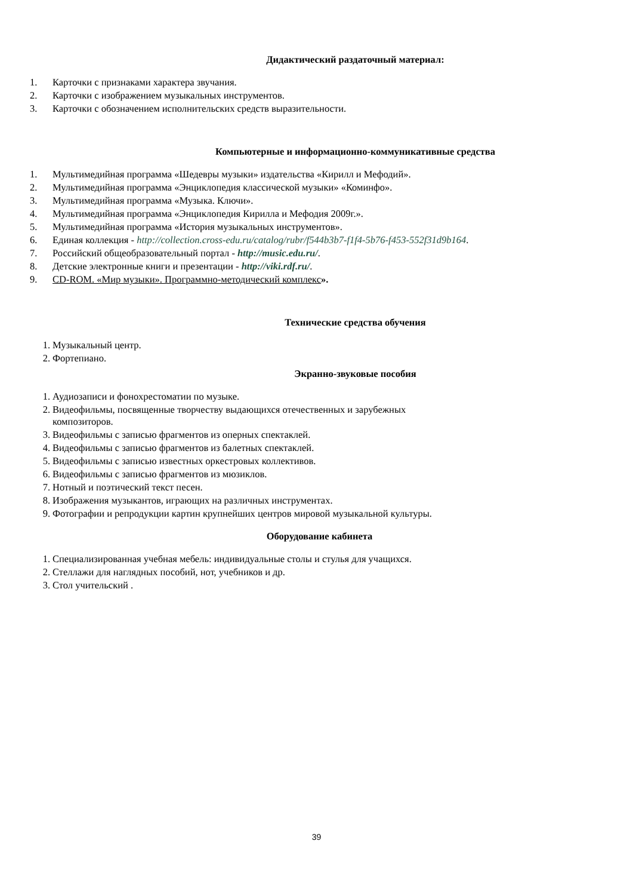Дидактический раздаточный материал:
1. Карточки с признаками характера звучания.
2. Карточки с изображением музыкальных инструментов.
3. Карточки с обозначением исполнительских средств выразительности.
Компьютерные и информационно-коммуникативные средства
1. Мультимедийная программа «Шедевры музыки» издательства «Кирилл и Мефодий».
2. Мультимедийная программа «Энциклопедия классической музыки» «Коминфо».
3. Мультимедийная программа «Музыка. Ключи».
4. Мультимедийная программа «Энциклопедия Кирилла и Мефодия 2009г.».
5. Мультимедийная программа «История музыкальных инструментов».
6. Единая коллекция - http://collection.cross-edu.ru/catalog/rubr/f544b3b7-f1f4-5b76-f453-552f31d9b164.
7. Российский общеобразовательный портал - http://music.edu.ru/.
8. Детские электронные книги и презентации - http://viki.rdf.ru/.
9. CD-ROM. «Мир музыки». Программно-методический комплекс».
Технические средства обучения
1. Музыкальный центр.
2. Фортепиано.
Экранно-звуковые пособия
1. Аудиозаписи и фонохрестоматии по музыке.
2. Видеофильмы, посвященные творчеству выдающихся отечественных и зарубежных
композиторов.
3. Видеофильмы с записью фрагментов из оперных спектаклей.
4. Видеофильмы с записью фрагментов из балетных спектаклей.
5. Видеофильмы с записью известных оркестровых коллективов.
6. Видеофильмы с записью фрагментов из мюзиклов.
7. Нотный и поэтический текст песен.
8. Изображения музыкантов, играющих на различных инструментах.
9. Фотографии и репродукции картин крупнейших центров мировой музыкальной культуры.
Оборудование кабинета
1. Специализированная учебная мебель: индивидуальные столы и стулья для учащихся.
2. Стеллажи для наглядных пособий, нот, учебников и др.
3. Стол учительский .
39